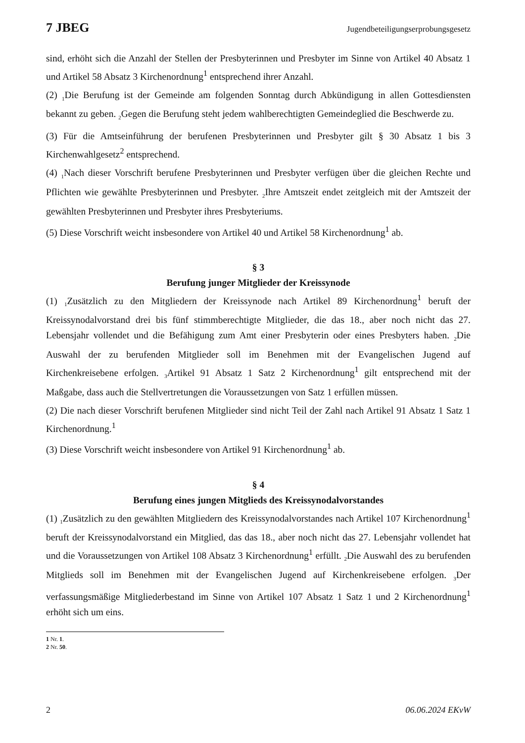7 JBEG Jugendbeteiligungserprobungsgesetz
sind, erhöht sich die Anzahl der Stellen der Presbyterinnen und Presbyter im Sinne von Artikel 40 Absatz 1 und Artikel 58 Absatz 3 Kirchenordnung<sup>1</sup> entsprechend ihrer Anzahl.
(2) <sub>1</sub>Die Berufung ist der Gemeinde am folgenden Sonntag durch Abkündigung in allen Gottesdiensten bekannt zu geben. <sub>2</sub>Gegen die Berufung steht jedem wahlberechtigten Gemeindeglied die Beschwerde zu.
(3) Für die Amtseinführung der berufenen Presbyterinnen und Presbyter gilt § 30 Absatz 1 bis 3 Kirchenwahlgesetz<sup>2</sup> entsprechend.
(4) <sub>1</sub>Nach dieser Vorschrift berufene Presbyterinnen und Presbyter verfügen über die gleichen Rechte und Pflichten wie gewählte Presbyterinnen und Presbyter. <sub>2</sub>Ihre Amtszeit endet zeitgleich mit der Amtszeit der gewählten Presbyterinnen und Presbyter ihres Presbyteriums.
(5) Diese Vorschrift weicht insbesondere von Artikel 40 und Artikel 58 Kirchenordnung<sup>1</sup> ab.
§ 3
Berufung junger Mitglieder der Kreissynode
(1) <sub>1</sub>Zusätzlich zu den Mitgliedern der Kreissynode nach Artikel 89 Kirchenordnung<sup>1</sup> beruft der Kreissynodalvorstand drei bis fünf stimmberechtigte Mitglieder, die das 18., aber noch nicht das 27. Lebensjahr vollendet und die Befähigung zum Amt einer Presbyterin oder eines Presbyters haben. <sub>2</sub>Die Auswahl der zu berufenden Mitglieder soll im Benehmen mit der Evangelischen Jugend auf Kirchenkreisebene erfolgen. <sub>3</sub>Artikel 91 Absatz 1 Satz 2 Kirchenordnung<sup>1</sup> gilt entsprechend mit der Maßgabe, dass auch die Stellvertretungen die Voraussetzungen von Satz 1 erfüllen müssen.
(2) Die nach dieser Vorschrift berufenen Mitglieder sind nicht Teil der Zahl nach Artikel 91 Absatz 1 Satz 1 Kirchenordnung.<sup>1</sup>
(3) Diese Vorschrift weicht insbesondere von Artikel 91 Kirchenordnung<sup>1</sup> ab.
§ 4
Berufung eines jungen Mitglieds des Kreissynodalvorstandes
(1) <sub>1</sub>Zusätzlich zu den gewählten Mitgliedern des Kreissynodalvorstandes nach Artikel 107 Kirchenordnung<sup>1</sup> beruft der Kreissynodalvorstand ein Mitglied, das das 18., aber noch nicht das 27. Lebensjahr vollendet hat und die Voraussetzungen von Artikel 108 Absatz 3 Kirchenordnung<sup>1</sup> erfüllt. <sub>2</sub>Die Auswahl des zu berufenden Mitglieds soll im Benehmen mit der Evangelischen Jugend auf Kirchenkreisebene erfolgen. <sub>3</sub>Der verfassungsmäßige Mitgliederbestand im Sinne von Artikel 107 Absatz 1 Satz 1 und 2 Kirchenordnung<sup>1</sup> erhöht sich um eins.
1 Nr. 1.
2 Nr. 50.
2 06.06.2024 EKvW